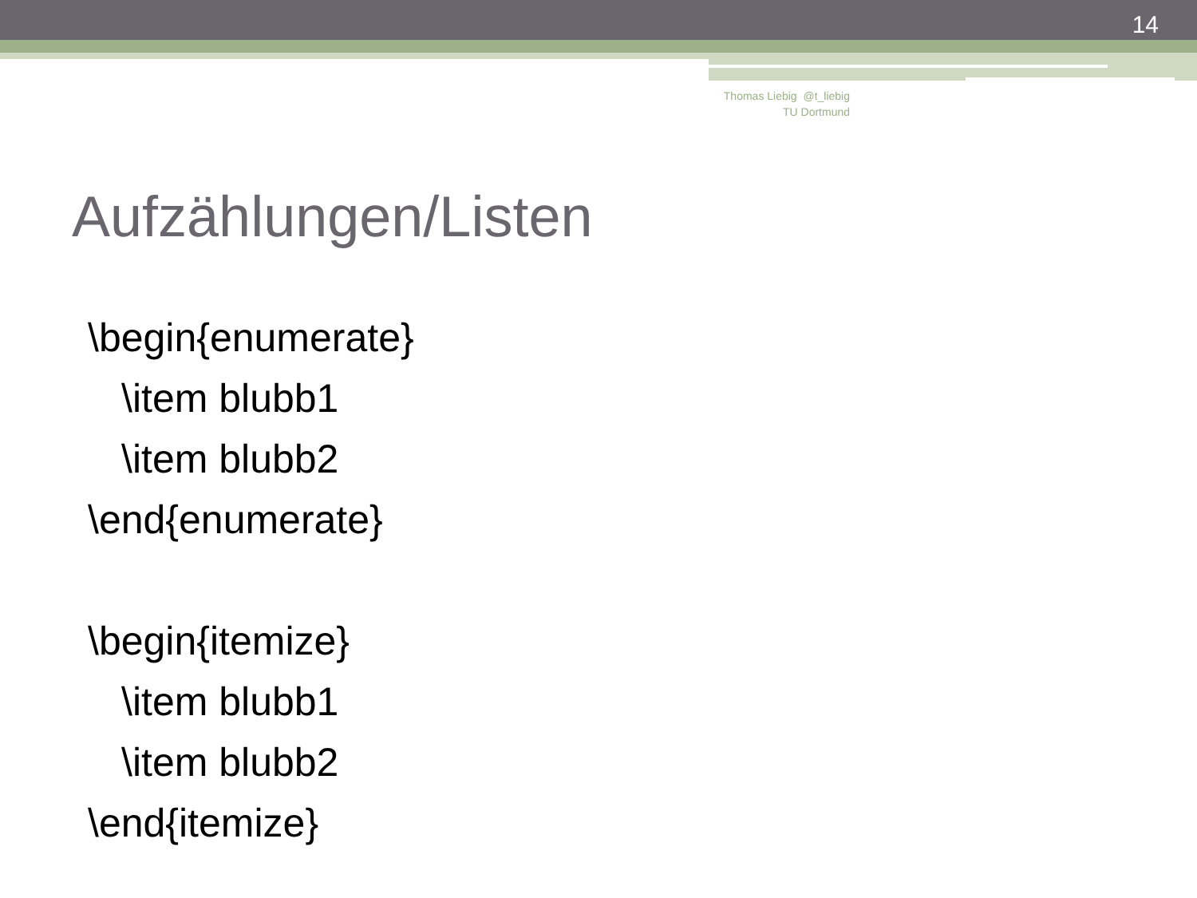14
Thomas Liebig @t_liebig
TU Dortmund
Aufzählungen/Listen
\begin{enumerate}
\item blubb1
\item blubb2
\end{enumerate}
\begin{itemize}
\item blubb1
\item blubb2
\end{itemize}